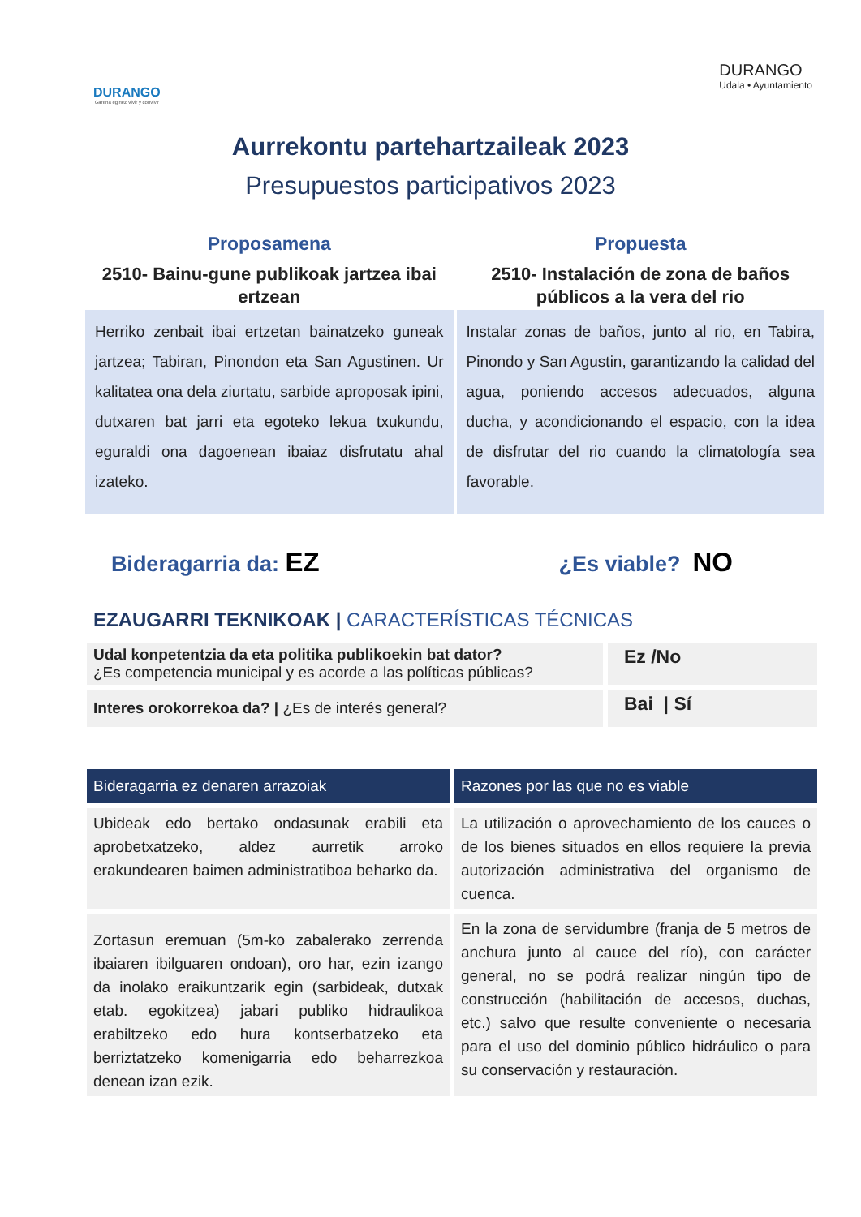DURANGO
Garena eginez Vivir y convivir
DURANGO
Udala • Ayuntamiento
Aurrekontu partehartzaileak 2023
Presupuestos participativos 2023
Proposamena
2510- Bainu-gune publikoak jartzea ibai ertzean
Herriko zenbait ibai ertzetan bainatzeko guneak jartzea; Tabiran, Pinondon eta San Agustinen. Ur kalitatea ona dela ziurtatu, sarbide aproposak ipini, dutxaren bat jarri eta egoteko lekua txukundu, eguraldi ona dagoenean ibaiaz disfrutatu ahal izateko.
Propuesta
2510- Instalación de zona de baños públicos a la vera del rio
Instalar zonas de baños, junto al rio, en Tabira, Pinondo y San Agustin, garantizando la calidad del agua, poniendo accesos adecuados, alguna ducha, y acondicionando el espacio, con la idea de disfrutar del rio cuando la climatología sea favorable.
Bideragarria da: EZ
¿Es viable? NO
EZAUGARRI TEKNIKOAK | CARACTERÍSTICAS TÉCNICAS
| Udal konpetentzia da eta politika publikoekin bat dator? ¿Es competencia municipal y es acorde a las políticas públicas? | Ez /No |
| Interes orokorrekoa da? / ¿Es de interés general? | Bai / Sí |
| Bideragarria ez denaren arrazoiak | Razones por las que no es viable |
| --- | --- |
| Ubideak edo bertako ondasunak erabili eta aprobetxatzeko, aldez aurretik arroko erakundearen baimen administratiboa beharko da. | La utilización o aprovechamiento de los cauces o de los bienes situados en ellos requiere la previa autorización administrativa del organismo de cuenca. |
| Zortasun eremuan (5m-ko zabalerako zerrenda ibaiaren ibilguaren ondoan), oro har, ezin izango da inolako eraikuntzarik egin (sarbideak, dutxak etab. egokitzea) jabari publiko hidraulikoa erabiltzeko edo hura kontserbatzeko eta berriztatzeko komenigarria edo beharrezkoa denean izan ezik. | En la zona de servidumbre (franja de 5 metros de anchura junto al cauce del río), con carácter general, no se podrá realizar ningún tipo de construcción (habilitación de accesos, duchas, etc.) salvo que resulte conveniente o necesaria para el uso del dominio público hidráulico o para su conservación y restauración. |